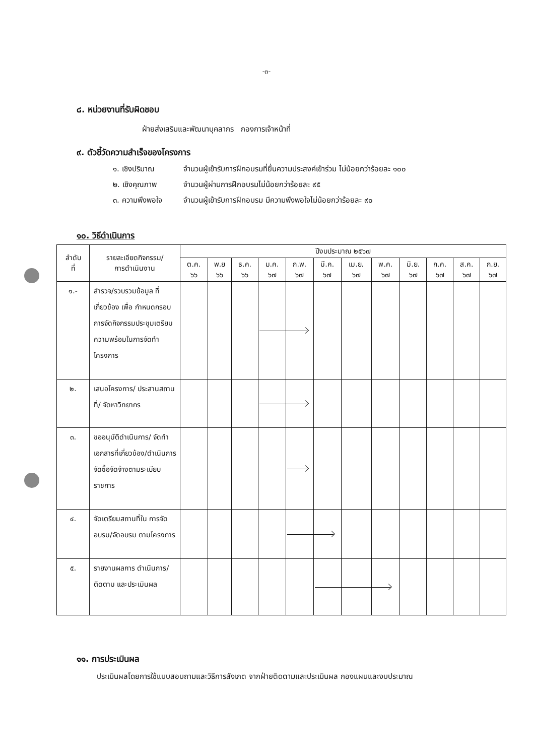-๓-
๘. หน่วยงานที่รับผิดชอบ
ฝ่ายส่งเสริมและพัฒนาบุคลากร กองการเจ้าหน้าที่
๙. ตัวชี้วัดความสำเร็จของโครงการ
๑. เชิงปริมาณ จำนวนผู้เข้ารับการฝึกอบรมที่ยื่นความประสงค์เข้าร่วม ไม่น้อยกว่าร้อยละ ๑๐๐
๒. เชิงคุณภาพ จำนวนผู้ผ่านการฝึกอบรมไม่น้อยกว่าร้อยละ ๙๕
๓. ความพึงพอใจ จำนวนผู้เข้ารับการฝึกอบรม มีความพึงพอใจไม่น้อยกว่าร้อยละ ๙๐
๑๐. วิธีดำเนินการ
| ลำดับ ที่ | รายละเอียดกิจกรรม/ การดำเนินงาน | ปีงบประมาณ ๒๕๖๗ | | | | | | | | | | | |
| --- | --- | --- | --- | --- | --- | --- | --- | --- | --- | --- | --- | --- | --- |
| | | ต.ค. ๖๖ | พ.ย ๖๖ | ธ.ค. ๖๖ | ม.ค. ๖๗ | ก.พ. ๖๗ | มี.ค. ๖๗ | เม.ย. ๖๗ | พ.ค. ๖๗ | มิ.ย. ๖๗ | ก.ค. ๖๗ | ส.ค. ๖๗ | ก.ย. ๖๗ |
| ๑.- | สำรวจ/รวบรวมข้อมูล ที่เกี่ยวข้อง เพื่อ กำหนดกรอบการจัดกิจกรรมประชุมเตรียมความพร้อมในการจัดทำโครงการ | | | | | | | | | | | | |
| ๒. | เสนอโครงการ/ ประสานสถานที่/ จัดหาวิทยากร | | | | | | | | | | | | |
| ๓. | ขออนุมัติดำเนินการ/ จัดทำเอกสารที่เกี่ยวข้อง/ดำเนินการจัดซื้อจัดจ้างตามระเบียบราชการ | | | | | | | | | | | | |
| ๔. | จัดเตรียมสถานที่ใน การจัดอบรม/จัดอบรม ตามโครงการ | | | | | | | | | | | | |
| ๕. | รายงานผลการ ดำเนินการ/ติดตาม และประเมินผล | | | | | | | | | | | | |
๑๑. การประเมินผล
ประเมินผลโดยการใช้แบบสอบถามและวิธีการสังเกต จากฝ่ายติดตามและประเมินผล กองแผนและงบประมาณ